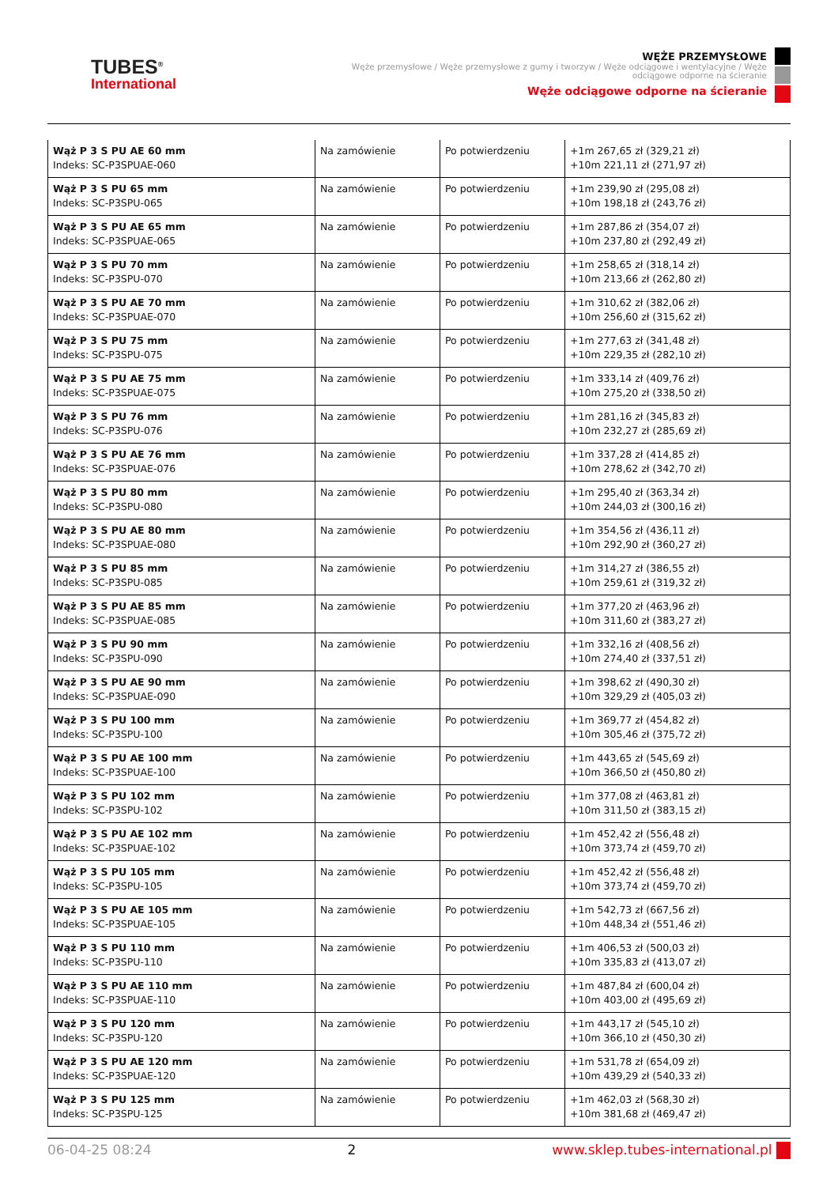TUBES<sup>®</sup>
International
WĘŻE PRZEMYSŁOWE
Węże przemysłowe / Węże przemysłowe z gumy i tworzyw / Węże odciągowe i wentylacyjne / Węże odciągowe odporne na ścieranie
Węże odciągowe odporne na ścieranie
| Wąż P 3 S PU AE 60 mm Indeks: SC-P3SPUAE-060 | Na zamówienie | Po potwierdzeniu | +1m 267,65 zł (329,21 zł) +10m 221,11 zł (271,97 zł) |
| Wąż P 3 S PU 65 mm Indeks: SC-P3SPU-065 | Na zamówienie | Po potwierdzeniu | +1m 239,90 zł (295,08 zł) +10m 198,18 zł (243,76 zł) |
| Wąż P 3 S PU AE 65 mm Indeks: SC-P3SPUAE-065 | Na zamówienie | Po potwierdzeniu | +1m 287,86 zł (354,07 zł) +10m 237,80 zł (292,49 zł) |
| Wąż P 3 S PU 70 mm Indeks: SC-P3SPU-070 | Na zamówienie | Po potwierdzeniu | +1m 258,65 zł (318,14 zł) +10m 213,66 zł (262,80 zł) |
| Wąż P 3 S PU AE 70 mm Indeks: SC-P3SPUAE-070 | Na zamówienie | Po potwierdzeniu | +1m 310,62 zł (382,06 zł) +10m 256,60 zł (315,62 zł) |
| Wąż P 3 S PU 75 mm Indeks: SC-P3SPU-075 | Na zamówienie | Po potwierdzeniu | +1m 277,63 zł (341,48 zł) +10m 229,35 zł (282,10 zł) |
| Wąż P 3 S PU AE 75 mm Indeks: SC-P3SPUAE-075 | Na zamówienie | Po potwierdzeniu | +1m 333,14 zł (409,76 zł) +10m 275,20 zł (338,50 zł) |
| Wąż P 3 S PU 76 mm Indeks: SC-P3SPU-076 | Na zamówienie | Po potwierdzeniu | +1m 281,16 zł (345,83 zł) +10m 232,27 zł (285,69 zł) |
| Wąż P 3 S PU AE 76 mm Indeks: SC-P3SPUAE-076 | Na zamówienie | Po potwierdzeniu | +1m 337,28 zł (414,85 zł) +10m 278,62 zł (342,70 zł) |
| Wąż P 3 S PU 80 mm Indeks: SC-P3SPU-080 | Na zamówienie | Po potwierdzeniu | +1m 295,40 zł (363,34 zł) +10m 244,03 zł (300,16 zł) |
| Wąż P 3 S PU AE 80 mm Indeks: SC-P3SPUAE-080 | Na zamówienie | Po potwierdzeniu | +1m 354,56 zł (436,11 zł) +10m 292,90 zł (360,27 zł) |
| Wąż P 3 S PU 85 mm Indeks: SC-P3SPU-085 | Na zamówienie | Po potwierdzeniu | +1m 314,27 zł (386,55 zł) +10m 259,61 zł (319,32 zł) |
| Wąż P 3 S PU AE 85 mm Indeks: SC-P3SPUAE-085 | Na zamówienie | Po potwierdzeniu | +1m 377,20 zł (463,96 zł) +10m 311,60 zł (383,27 zł) |
| Wąż P 3 S PU 90 mm Indeks: SC-P3SPU-090 | Na zamówienie | Po potwierdzeniu | +1m 332,16 zł (408,56 zł) +10m 274,40 zł (337,51 zł) |
| Wąż P 3 S PU AE 90 mm Indeks: SC-P3SPUAE-090 | Na zamówienie | Po potwierdzeniu | +1m 398,62 zł (490,30 zł) +10m 329,29 zł (405,03 zł) |
| Wąż P 3 S PU 100 mm Indeks: SC-P3SPU-100 | Na zamówienie | Po potwierdzeniu | +1m 369,77 zł (454,82 zł) +10m 305,46 zł (375,72 zł) |
| Wąż P 3 S PU AE 100 mm Indeks: SC-P3SPUAE-100 | Na zamówienie | Po potwierdzeniu | +1m 443,65 zł (545,69 zł) +10m 366,50 zł (450,80 zł) |
| Wąż P 3 S PU 102 mm Indeks: SC-P3SPU-102 | Na zamówienie | Po potwierdzeniu | +1m 377,08 zł (463,81 zł) +10m 311,50 zł (383,15 zł) |
| Wąż P 3 S PU AE 102 mm Indeks: SC-P3SPUAE-102 | Na zamówienie | Po potwierdzeniu | +1m 452,42 zł (556,48 zł) +10m 373,74 zł (459,70 zł) |
| Wąż P 3 S PU 105 mm Indeks: SC-P3SPU-105 | Na zamówienie | Po potwierdzeniu | +1m 452,42 zł (556,48 zł) +10m 373,74 zł (459,70 zł) |
| Wąż P 3 S PU AE 105 mm Indeks: SC-P3SPUAE-105 | Na zamówienie | Po potwierdzeniu | +1m 542,73 zł (667,56 zł) +10m 448,34 zł (551,46 zł) |
| Wąż P 3 S PU 110 mm Indeks: SC-P3SPU-110 | Na zamówienie | Po potwierdzeniu | +1m 406,53 zł (500,03 zł) +10m 335,83 zł (413,07 zł) |
| Wąż P 3 S PU AE 110 mm Indeks: SC-P3SPUAE-110 | Na zamówienie | Po potwierdzeniu | +1m 487,84 zł (600,04 zł) +10m 403,00 zł (495,69 zł) |
| Wąż P 3 S PU 120 mm Indeks: SC-P3SPU-120 | Na zamówienie | Po potwierdzeniu | +1m 443,17 zł (545,10 zł) +10m 366,10 zł (450,30 zł) |
| Wąż P 3 S PU AE 120 mm Indeks: SC-P3SPUAE-120 | Na zamówienie | Po potwierdzeniu | +1m 531,78 zł (654,09 zł) +10m 439,29 zł (540,33 zł) |
| Wąż P 3 S PU 125 mm Indeks: SC-P3SPU-125 | Na zamówienie | Po potwierdzeniu | +1m 462,03 zł (568,30 zł) +10m 381,68 zł (469,47 zł) |
06-04-25 08:24 2 www.sklep.tubes-international.pl